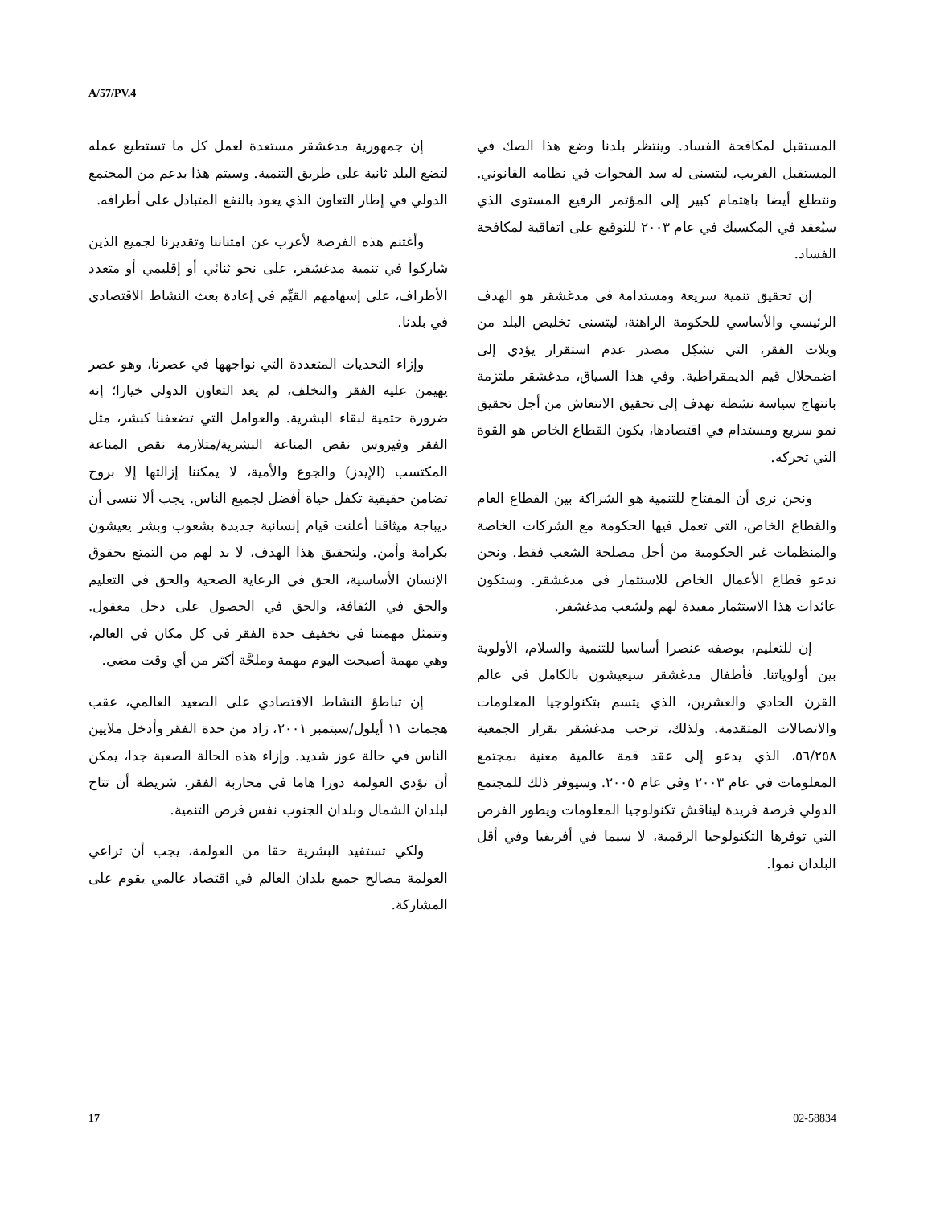A/57/PV.4
المستقبل لمكافحة الفساد. وينتظر بلدنا وضع هذا الصك في المستقبل القريب، ليتسنى له سد الفجوات في نظامه القانوني. ونتطلع أيضا باهتمام كبير إلى المؤتمر الرفيع المستوى الذي سيُعقد في المكسيك في عام ٢٠٠٣ للتوقيع على اتفاقية لمكافحة الفساد.
إن تحقيق تنمية سريعة ومستدامة في مدغشقر هو الهدف الرئيسي والأساسي للحكومة الراهنة، ليتسنى تخليص البلد من ويلات الفقر، التي تشكِل مصدر عدم استقرار يؤدي إلى اضمحلال قيم الديمقراطية. وفي هذا السياق، مدغشقر ملتزمة بانتهاج سياسة نشطة تهدف إلى تحقيق الانتعاش من أجل تحقيق نمو سريع ومستدام في اقتصادها، يكون القطاع الخاص هو القوة التي تحركه.
ونحن نرى أن المفتاح للتنمية هو الشراكة بين القطاع العام والقطاع الخاص، التي تعمل فيها الحكومة مع الشركات الخاصة والمنظمات غير الحكومية من أجل مصلحة الشعب فقط. ونحن ندعو قطاع الأعمال الخاص للاستثمار في مدغشقر. وستكون عائدات هذا الاستثمار مفيدة لهم ولشعب مدغشقر.
إن للتعليم، بوصفه عنصرا أساسيا للتنمية والسلام، الأولوية بين أولوياتنا. فأطفال مدغشقر سيعيشون بالكامل في عالم القرن الحادي والعشرين، الذي يتسم بتكنولوجيا المعلومات والاتصالات المتقدمة. ولذلك، ترحب مدغشقر بقرار الجمعية ٥٦/٢٥٨، الذي يدعو إلى عقد قمة عالمية معنية بمجتمع المعلومات في عام ٢٠٠٣ وفي عام ٢٠٠٥. وسيوفر ذلك للمجتمع الدولي فرصة فريدة ليناقش تكنولوجيا المعلومات ويطور الفرص التي توفرها التكنولوجيا الرقمية، لا سيما في أفريقيا وفي أقل البلدان نموا.
إن جمهورية مدغشقر مستعدة لعمل كل ما تستطيع عمله لتضع البلد ثانية على طريق التنمية. وسيتم هذا بدعم من المجتمع الدولي في إطار التعاون الذي يعود بالنفع المتبادل على أطرافه.
وأغتنم هذه الفرصة لأعرب عن امتناننا وتقديرنا لجميع الذين شاركوا في تنمية مدغشقر، على نحو ثنائي أو إقليمي أو متعدد الأطراف، على إسهامهم القيِّم في إعادة بعث النشاط الاقتصادي في بلدنا.
وإزاء التحديات المتعددة التي نواجهها في عصرنا، وهو عصر يهيمن عليه الفقر والتخلف، لم يعد التعاون الدولي خيارا؛ إنه ضرورة حتمية لبقاء البشرية. والعوامل التي تضعفنا كبشر، مثل الفقر وفيروس نقص المناعة البشرية/متلازمة نقص المناعة المكتسب (الإيدز) والجوع والأمية، لا يمكننا إزالتها إلا بروح تضامن حقيقية تكفل حياة أفضل لجميع الناس. يجب ألا ننسى أن ديباجة ميثاقنا أعلنت قيام إنسانية جديدة بشعوب وبشر يعيشون بكرامة وأمن. ولتحقيق هذا الهدف، لا بد لهم من التمتع بحقوق الإنسان الأساسية، الحق في الرعاية الصحية والحق في التعليم والحق في الثقافة، والحق في الحصول على دخل معقول. وتتمثل مهمتنا في تخفيف حدة الفقر في كل مكان في العالم، وهي مهمة أصبحت اليوم مهمة وملحَّة أكثر من أي وقت مضى.
إن تباطؤ النشاط الاقتصادي على الصعيد العالمي، عقب هجمات ١١ أيلول/سبتمبر ٢٠٠١، زاد من حدة الفقر وأدخل ملايين الناس في حالة عوز شديد. وإزاء هذه الحالة الصعبة جدا، يمكن أن تؤدي العولمة دورا هاما في محاربة الفقر، شريطة أن تتاح لبلدان الشمال وبلدان الجنوب نفس فرص التنمية.
ولكي تستفيد البشرية حقا من العولمة، يجب أن تراعي العولمة مصالح جميع بلدان العالم في اقتصاد عالمي يقوم على المشاركة.
17 02-58834